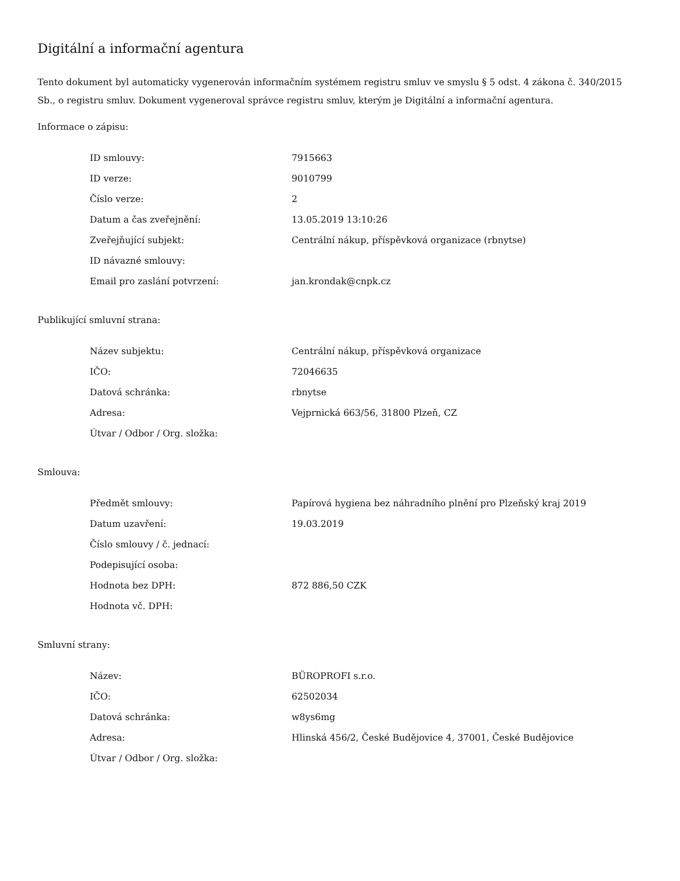Digitální a informační agentura
Tento dokument byl automaticky vygenerován informačním systémem registru smluv ve smyslu § 5 odst. 4 zákona č. 340/2015 Sb., o registru smluv. Dokument vygeneroval správce registru smluv, kterým je Digitální a informační agentura.
Informace o zápisu:
| ID smlouvy: | 7915663 |
| ID verze: | 9010799 |
| Číslo verze: | 2 |
| Datum a čas zveřejnění: | 13.05.2019 13:10:26 |
| Zveřejňující subjekt: | Centrální nákup, příspěvková organizace (rbnytse) |
| ID návazné smlouvy: | |
| Email pro zaslání potvrzení: | jan.krondak@cnpk.cz |
Publikující smluvní strana:
| Název subjektu: | Centrální nákup, příspěvková organizace |
| IČO: | 72046635 |
| Datová schránka: | rbnytse |
| Adresa: | Vejprnická 663/56, 31800 Plzeň, CZ |
| Útvar / Odbor / Org. složka: | |
Smlouva:
| Předmět smlouvy: | Papírová hygiena bez náhradního plnění pro Plzeňský kraj 2019 |
| Datum uzavření: | 19.03.2019 |
| Číslo smlouvy / č. jednací: | |
| Podepisující osoba: | |
| Hodnota bez DPH: | 872 886,50 CZK |
| Hodnota vč. DPH: | |
Smluvní strany:
| Název: | BÜROPROFI s.r.o. |
| IČO: | 62502034 |
| Datová schránka: | w8ys6mg |
| Adresa: | Hlinská 456/2, České Budějovice 4, 37001, České Budějovice |
| Útvar / Odbor / Org. složka: | |